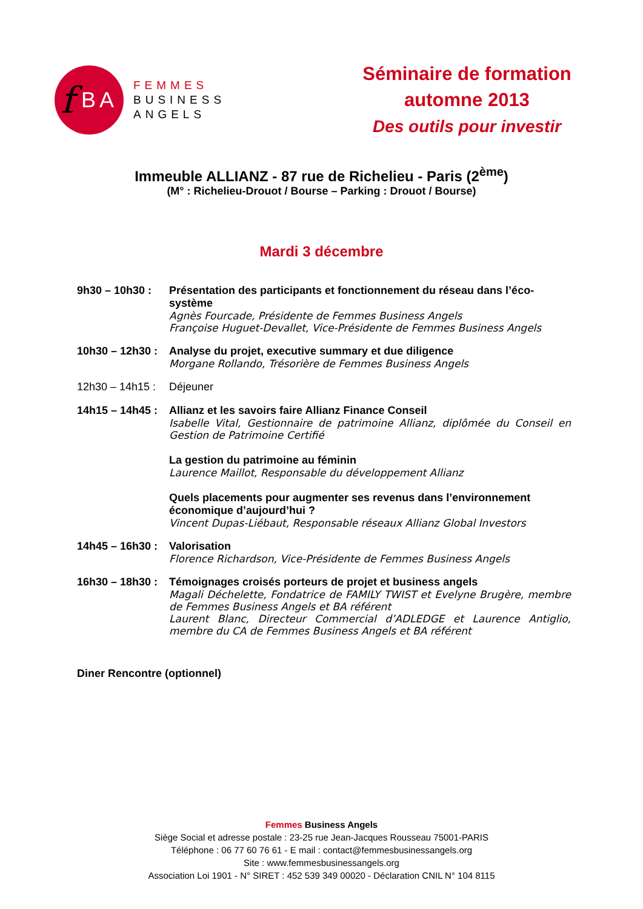f BA
FEMMES
BUSINESS
ANGELS
Séminaire de formation
automne 2013
Des outils pour investir
Immeuble ALLIANZ - 87 rue de Richelieu - Paris (2<sup>ème</sup>)
(M° : Richelieu-Drouot / Bourse – Parking : Drouot / Bourse)
Mardi 3 décembre
9h30 – 10h30 : Présentation des participants et fonctionnement du réseau dans l’éco-système
Agnès Fourcade, Présidente de Femmes Business Angels
Françoise Huguet-Devallet, Vice-Présidente de Femmes Business Angels
10h30 – 12h30 :
Analyse du projet, executive summary et due diligence
Morgane Rollando, Trésorière de Femmes Business Angels
12h30 – 14h15 :
Déjeuner
14h15 – 14h45 :
Allianz et les savoirs faire Allianz Finance Conseil
Isabelle Vital, Gestionnaire de patrimoine Allianz, diplômée du Conseil en Gestion de Patrimoine Certifié
La gestion du patrimoine au féminin
Laurence Maillot, Responsable du développement Allianz
Quels placements pour augmenter ses revenus dans l’environnement économique d’aujourd’hui ?
Vincent Dupas-Liébaut, Responsable réseaux Allianz Global Investors
14h45 – 16h30 :
Valorisation
Florence Richardson, Vice-Présidente de Femmes Business Angels
16h30 – 18h30 :
Témoignages croisés porteurs de projet et business angels
Magali Déchelette, Fondatrice de FAMILY TWIST et Evelyne Brugère, membre de Femmes Business Angels et BA référent
Laurent Blanc, Directeur Commercial d’ADLEDGE et Laurence Antiglio, membre du CA de Femmes Business Angels et BA référent
Diner Rencontre (optionnel)
Femmes Business Angels
Siège Social et adresse postale : 23-25 rue Jean-Jacques Rousseau 75001-PARIS
Téléphone : 06 77 60 76 61 - E mail : contact@femmesbusinessangels.org
Site : www.femmesbusinessangels.org
Association Loi 1901 - N° SIRET : 452 539 349 00020 - Déclaration CNIL N° 104 8115